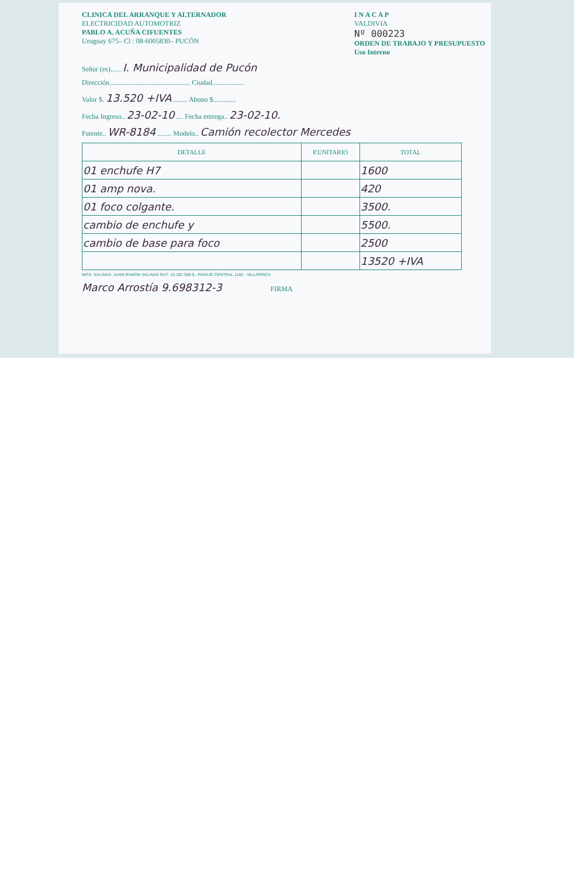CLINICA DEL ARRANQUE Y ALTERNADOR
ELECTRICIDAD AUTOMOTRIZ
PABLO A. ACUÑA CIFUENTES
Uruguay 675– Cl : 08-6005830– PUCÓN
I N A C A P
VALDIVIA
Nº 000223
ORDEN DE TRABAJO Y PRESUPUESTO
Uso Interno
Señor (es)...... I. Municipalidad de Pucón
Dirección.............................................. Ciudad..................
Valor $. 13.520 +IVA ........ Abono $.............
Fecha Ingreso.. 23-02-10 .... Fecha entrega.. 23-02-10.
Patente.. WR-8184 ........ Modelo.. Camión recolector Mercedes
| DETALLE | P.UNITARIO | TOTAL |
| --- | --- | --- |
| 01 enchufe H7 | | 1600 |
| 01 amp nova. | | 420 |
| 01 foco colgante. | | 3500. |
| cambio de enchufe y | | 5500. |
| cambio de base para foco | | 2500 |
| | | 13520 +IVA |
IMTA. SALINAS- JUAN RAMON SALINAS RUT: 10.192.309-6– PASAJE CENTRAL 1160 - VILLARRICA
Marco Arrostía 9.698312-3 FIRMA